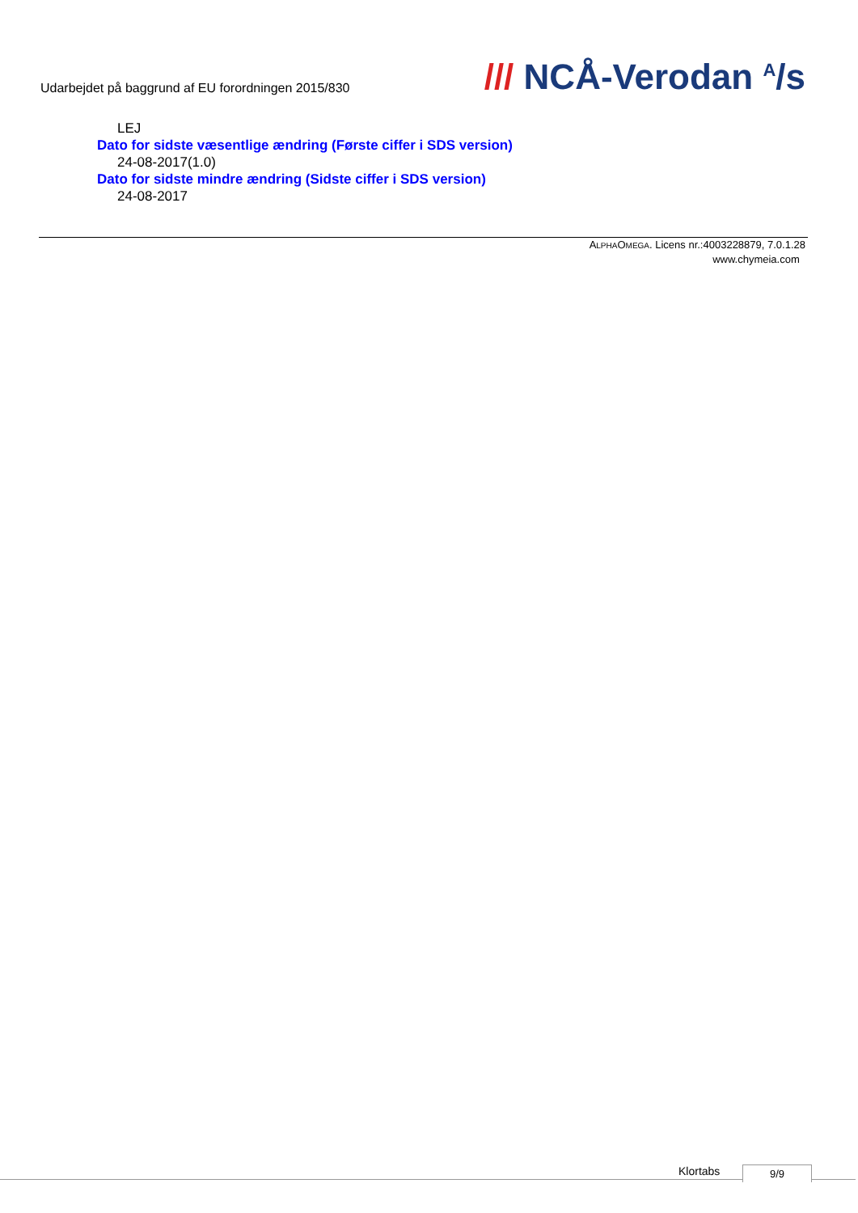Udarbejdet på baggrund af EU forordningen 2015/830
/// NCÅ-Verodan <sup>A</sup>/s
LEJ
Dato for sidste væsentlige ændring (Første ciffer i SDS version)
24-08-2017(1.0)
Dato for sidste mindre ændring (Sidste ciffer i SDS version)
24-08-2017
ALPHAOMEGA. Licens nr.:4003228879, 7.0.1.28
www.chymeia.com
Klortabs 9/9